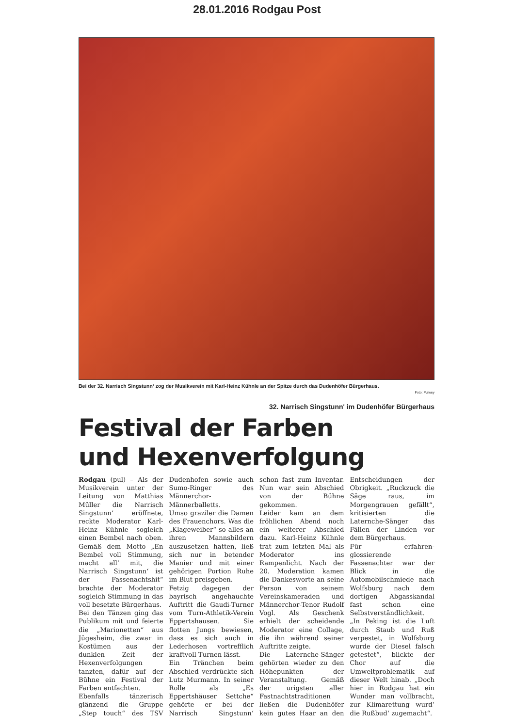28.01.2016 Rodgau Post
Bei der 32. Narrisch Singstunn‘ zog der Musikverein mit Karl-Heinz Kühnle an der Spitze durch das Dudenhöfer Bürgerhaus.
Foto: Pulwey
32. Narrisch Singstunn' im Dudenhöfer Bürgerhaus
Festival der Farben
und Hexenverfolgung
Rodgau (pul) – Als der Musikverein unter der Leitung von Matthias Müller die Narrisch Singstunn‘ eröffnete, reckte Moderator Karl-Heinz Kühnle sogleich einen Bembel nach oben. Gemäß dem Motto „En Bembel voll Stimmung, macht all‘ mit, die Narrisch Singstunn‘ ist der Fassenachtshit“ brachte der Moderator sogleich Stimmung in das voll besetzte Bürgerhaus.
Bei den Tänzen ging das Publikum mit und feierte die „Marionetten“ aus Jügesheim, die zwar in Kostümen aus der dunklen Zeit der Hexenverfolgungen tanzten, dafür auf der Bühne ein Festival der Farben entfachten.
Ebenfalls tänzerisch glänzend die Gruppe „Step touch“ des TSV Dudenhofen sowie auch Sumo-Ringer des Männerchor-Männerballetts.
Umso graziler die Damen des Frauenchors. Was die „Klageweiber“ so alles an ihren Mannsbildern auszusetzen hatten, ließ sich nur in betender Manier und mit einer gehörigen Portion Ruhe im Blut preisgeben.
Fetzig dagegen der bayrisch angehauchte Auftritt die Gaudi-Turner vom Turn-Athletik-Verein Eppertshausen. Sie flotten Jungs bewiesen, dass es sich auch in Lederhosen vortrefflich kraftvoll Turnen lässt.
Ein Tränchen beim Abschied verdrückte sich Lutz Murmann. In seiner Rolle als „Es Eppertshäuser Settche“ gehörte er bei der Narrisch Singstunn‘ schon fast zum Inventar. Nun war sein Abschied von der Bühne gekommen.
Leider kam an dem fröhlichen Abend noch ein weiterer Abschied dazu. Karl-Heinz Kühnle trat zum letzten Mal als Moderator ins Rampenlicht. Nach der 20. Moderation kamen die Dankesworte an seine Person von seinem Vereinskameraden und Männerchor-Tenor Rudolf Vogl. Als Geschenk erhielt der scheidende Moderator eine Collage, die ihn während seiner Auftritte zeigte.
Die Laternche-Sänger gehörten wieder zu den Höhepunkten der Veranstaltung. Gemäß der urigsten aller Fastnachtstraditionen ließen die Dudenhöfer kein gutes Haar an den Entscheidungen der Obrigkeit. „Ruckzuck die Säge raus, im Morgengrauen gefällt“, kritisierten die Laternche-Sänger das Fällen der Linden vor dem Bürgerhaus.
Für erfahren-glossierende Fassenachter war der Blick in die Automobilschmiede nach Wolfsburg nach dem dortigen Abgasskandal fast schon eine Selbstverständlichkeit. „In Peking ist die Luft durch Staub und Ruß verpestet, in Wolfsburg wurde der Diesel falsch getestet“, blickte der Chor auf die Umweltproblematik auf dieser Welt hinab. „Doch hier in Rodgau hat ein Wunder man vollbracht, zur Klimarettung wurd‘ die Rußbud‘ zugemacht“.